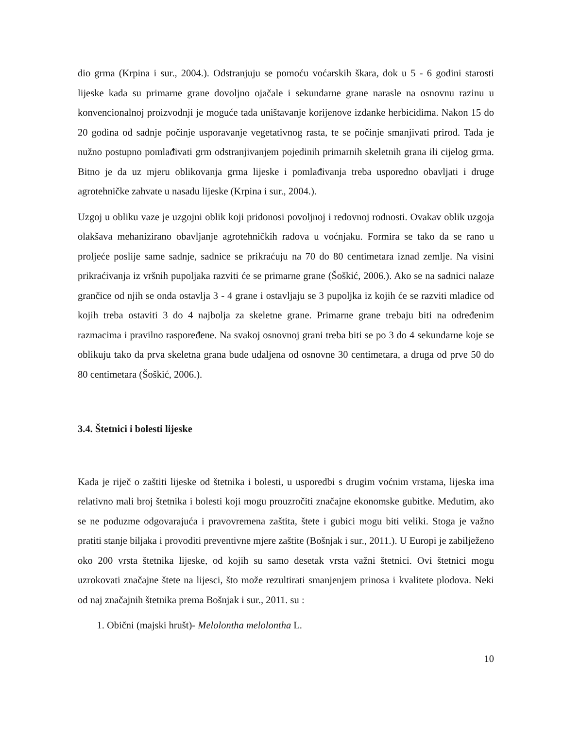dio grma (Krpina i sur., 2004.). Odstranjuju se pomoću voćarskih škara, dok u 5 - 6 godini starosti lijeske kada su primarne grane dovoljno ojačale i sekundarne grane narasle na osnovnu razinu u konvencionalnoj proizvodnji je moguće tada uništavanje korijenove izdanke herbicidima. Nakon 15 do 20 godina od sadnje počinje usporavanje vegetativnog rasta, te se počinje smanjivati prirod. Tada je nužno postupno pomlađivati grm odstranjivanjem pojedinih primarnih skeletnih grana ili cijelog grma. Bitno je da uz mjeru oblikovanja grma lijeske i pomlađivanja treba usporedno obavljati i druge agrotehničke zahvate u nasadu lijeske (Krpina i sur., 2004.).
Uzgoj u obliku vaze je uzgojni oblik koji pridonosi povoljnoj i redovnoj rodnosti. Ovakav oblik uzgoja olakšava mehanizirano obavljanje agrotehničkih radova u voćnjaku. Formira se tako da se rano u proljeće poslije same sadnje, sadnice se prikraćuju na 70 do 80 centimetara iznad zemlje. Na visini prikraćivanja iz vršnih pupoljaka razviti će se primarne grane (Šoškić, 2006.). Ako se na sadnici nalaze grančice od njih se onda ostavlja 3 - 4 grane i ostavljaju se 3 pupoljka iz kojih će se razviti mladice od kojih treba ostaviti 3 do 4 najbolja za skeletne grane. Primarne grane trebaju biti na određenim razmacima i pravilno raspoređene. Na svakoj osnovnoj grani treba biti se po 3 do 4 sekundarne koje se oblikuju tako da prva skeletna grana bude udaljena od osnovne 30 centimetara, a druga od prve 50 do 80 centimetara (Šoškić, 2006.).
3.4. Štetnici i bolesti lijeske
Kada je riječ o zaštiti lijeske od štetnika i bolesti, u usporedbi s drugim voćnim vrstama, lijeska ima relativno mali broj štetnika i bolesti koji mogu prouzročiti značajne ekonomske gubitke. Međutim, ako se ne poduzme odgovarajuća i pravovremena zaštita, štete i gubici mogu biti veliki. Stoga je važno pratiti stanje biljaka i provoditi preventivne mjere zaštite (Bošnjak i sur., 2011.). U Europi je zabilježeno oko 200 vrsta štetnika lijeske, od kojih su samo desetak vrsta važni štetnici. Ovi štetnici mogu uzrokovati značajne štete na lijesci, što može rezultirati smanjenjem prinosa i kvalitete plodova. Neki od naj značajnih štetnika prema Bošnjak i sur., 2011. su :
1. Obični (majski hrušt)- Melolontha melolontha L.
10